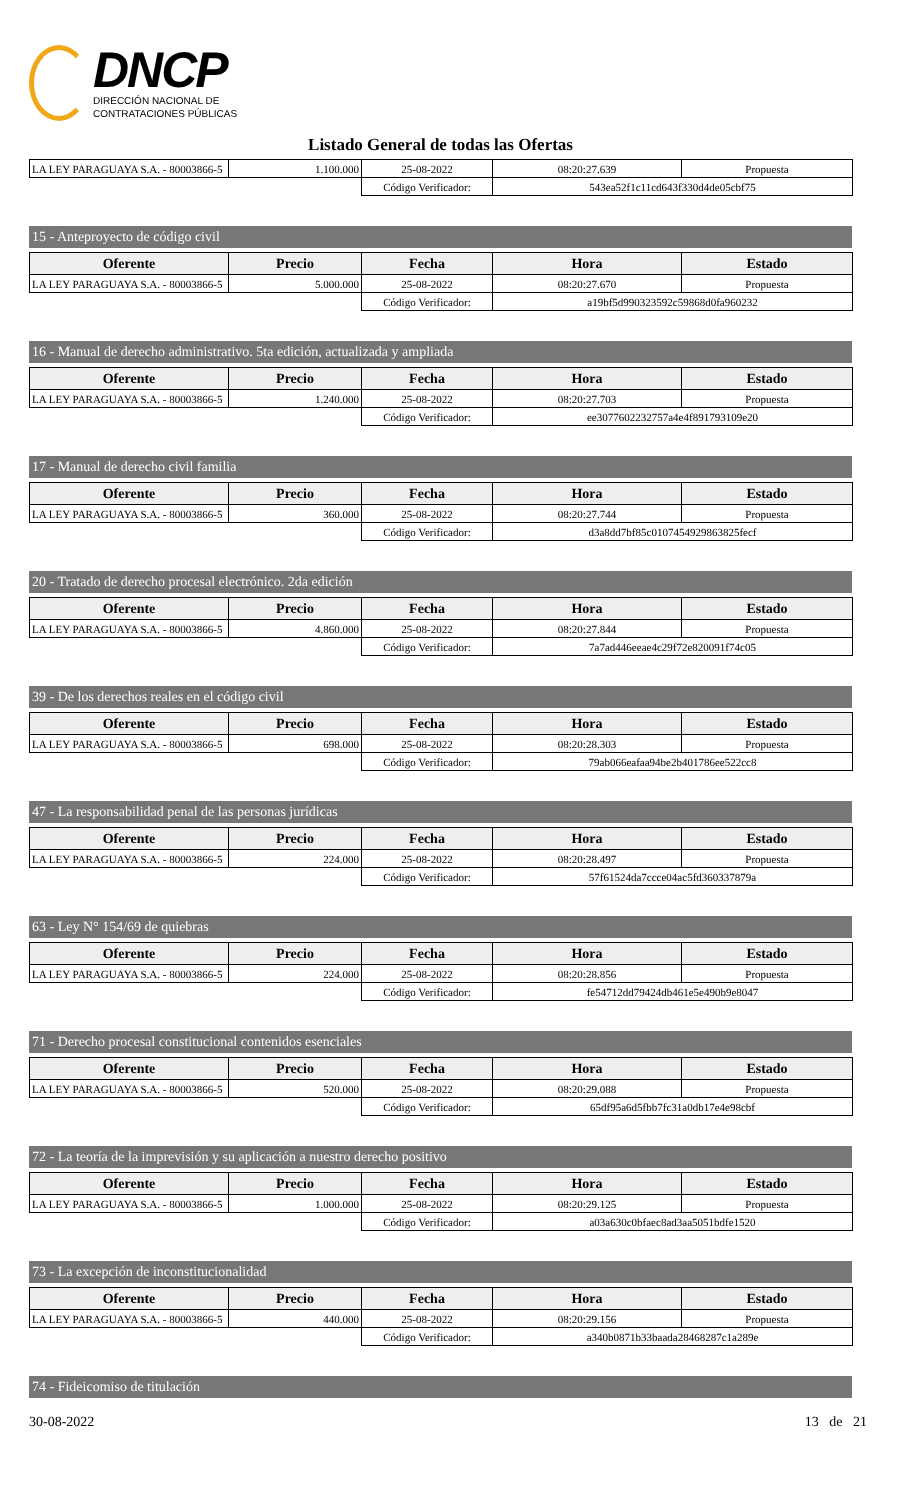DNCP
DIRECCIÓN NACIONAL DE
CONTRATACIONES PÚBLICAS
Listado General de todas las Ofertas
| LA LEY PARAGUAYA S.A. - 80003866-5 | 1.100.000 | 25-08-2022 | 08:20:27.639 | Propuesta |
| | | Código Verificador: | 543ea52f1c11cd643f330d4de05cbf75 | |
15 - Anteproyecto de código civil
| Oferente | Precio | Fecha | Hora | Estado |
| --- | --- | --- | --- | --- |
| LA LEY PARAGUAYA S.A. - 80003866-5 | 5.000.000 | 25-08-2022 | 08:20:27.670 | Propuesta |
| | | Código Verificador: | a19bf5d990323592c59868d0fa960232 | |
16 - Manual de derecho administrativo. 5ta edición, actualizada y ampliada
| Oferente | Precio | Fecha | Hora | Estado |
| --- | --- | --- | --- | --- |
| LA LEY PARAGUAYA S.A. - 80003866-5 | 1.240.000 | 25-08-2022 | 08:20:27.703 | Propuesta |
| | | Código Verificador: | ee3077602232757a4e4f891793109e20 | |
17 - Manual de derecho civil familia
| Oferente | Precio | Fecha | Hora | Estado |
| --- | --- | --- | --- | --- |
| LA LEY PARAGUAYA S.A. - 80003866-5 | 360.000 | 25-08-2022 | 08:20:27.744 | Propuesta |
| | | Código Verificador: | d3a8dd7bf85c0107454929863825fecf | |
20 - Tratado de derecho procesal electrónico. 2da edición
| Oferente | Precio | Fecha | Hora | Estado |
| --- | --- | --- | --- | --- |
| LA LEY PARAGUAYA S.A. - 80003866-5 | 4.860.000 | 25-08-2022 | 08:20:27.844 | Propuesta |
| | | Código Verificador: | 7a7ad446eeae4c29f72e820091f74c05 | |
39 - De los derechos reales en el código civil
| Oferente | Precio | Fecha | Hora | Estado |
| --- | --- | --- | --- | --- |
| LA LEY PARAGUAYA S.A. - 80003866-5 | 698.000 | 25-08-2022 | 08:20:28.303 | Propuesta |
| | | Código Verificador: | 79ab066eafaa94be2b401786ee522cc8 | |
47 - La responsabilidad penal de las personas jurídicas
| Oferente | Precio | Fecha | Hora | Estado |
| --- | --- | --- | --- | --- |
| LA LEY PARAGUAYA S.A. - 80003866-5 | 224.000 | 25-08-2022 | 08:20:28.497 | Propuesta |
| | | Código Verificador: | 57f61524da7ccce04ac5fd360337879a | |
63 - Ley N° 154/69 de quiebras
| Oferente | Precio | Fecha | Hora | Estado |
| --- | --- | --- | --- | --- |
| LA LEY PARAGUAYA S.A. - 80003866-5 | 224.000 | 25-08-2022 | 08:20:28.856 | Propuesta |
| | | Código Verificador: | fe54712dd79424db461e5e490b9e8047 | |
71 - Derecho procesal constitucional contenidos esenciales
| Oferente | Precio | Fecha | Hora | Estado |
| --- | --- | --- | --- | --- |
| LA LEY PARAGUAYA S.A. - 80003866-5 | 520.000 | 25-08-2022 | 08:20:29.088 | Propuesta |
| | | Código Verificador: | 65df95a6d5fbb7fc31a0db17e4e98cbf | |
72 - La teoría de la imprevisión y su aplicación a nuestro derecho positivo
| Oferente | Precio | Fecha | Hora | Estado |
| --- | --- | --- | --- | --- |
| LA LEY PARAGUAYA S.A. - 80003866-5 | 1.000.000 | 25-08-2022 | 08:20:29.125 | Propuesta |
| | | Código Verificador: | a03a630c0bfaec8ad3aa5051bdfe1520 | |
73 - La excepción de inconstitucionalidad
| Oferente | Precio | Fecha | Hora | Estado |
| --- | --- | --- | --- | --- |
| LA LEY PARAGUAYA S.A. - 80003866-5 | 440.000 | 25-08-2022 | 08:20:29.156 | Propuesta |
| | | Código Verificador: | a340b0871b33baada28468287c1a289e | |
74 - Fideicomiso de titulación
30-08-2022 13 de 21